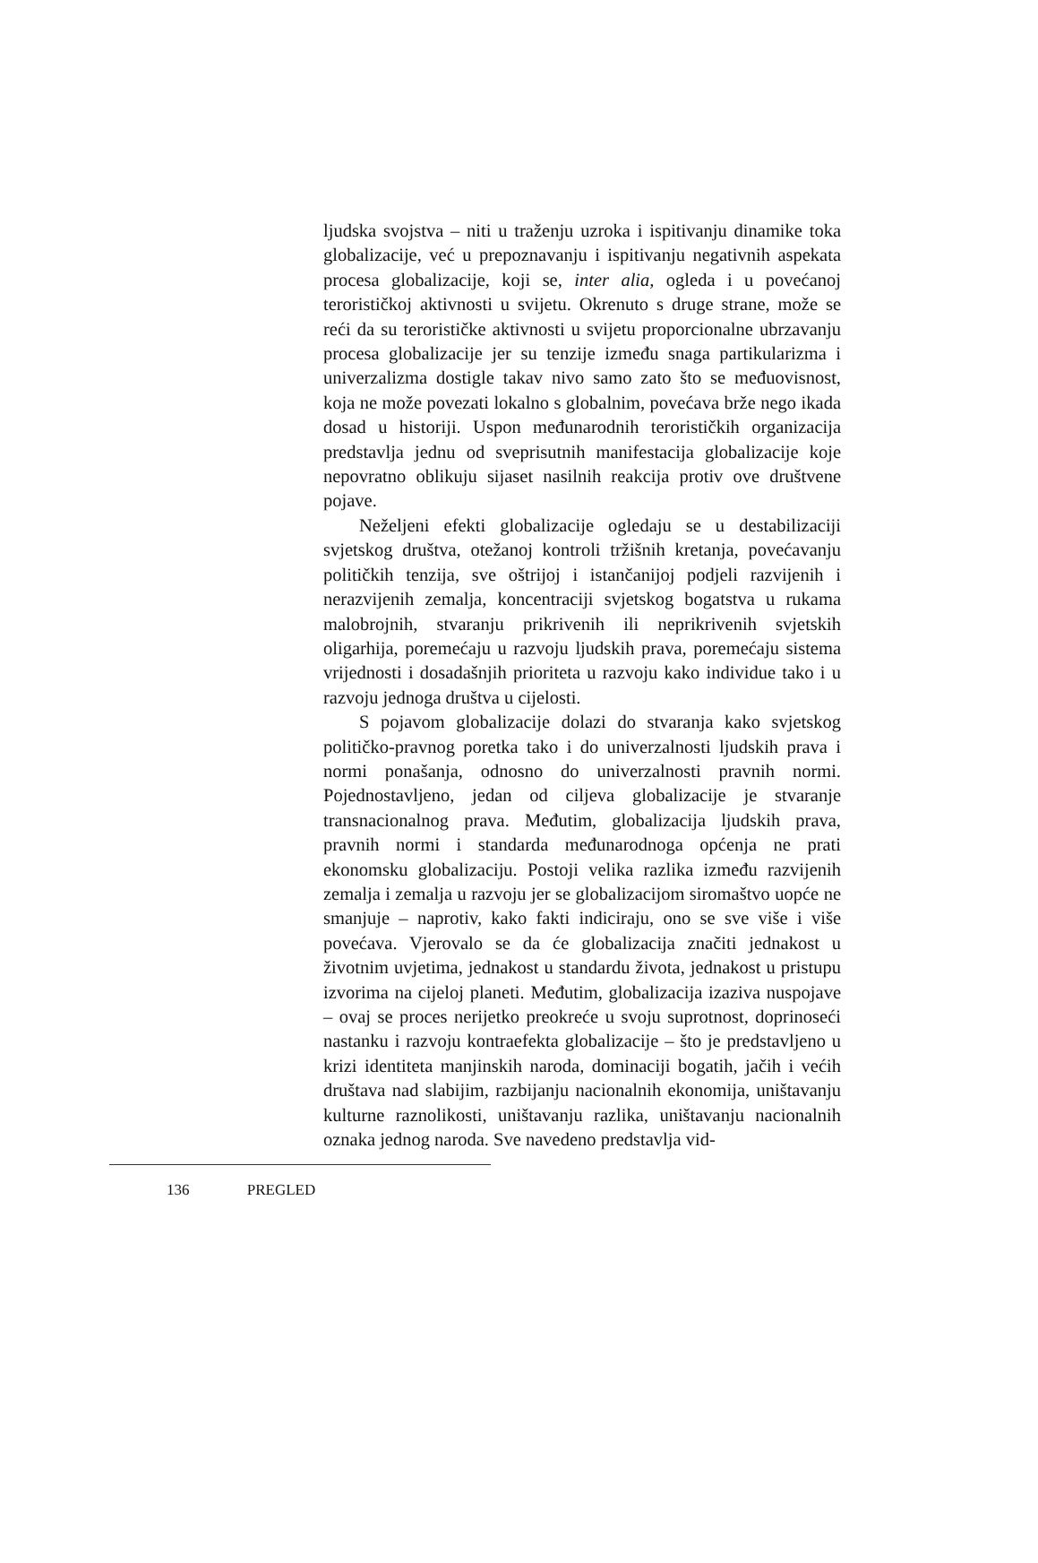ljudska svojstva – niti u traženju uzroka i ispitivanju dinamike toka globalizacije, već u prepoznavanju i ispitivanju negativnih aspekata procesa globalizacije, koji se, inter alia, ogleda i u povećanoj terorističkoj aktivnosti u svijetu. Okrenuto s druge strane, može se reći da su terorističke aktivnosti u svijetu proporcionalne ubrzavanju procesa globalizacije jer su tenzije između snaga partikularizma i univerzalizma dostigle takav nivo samo zato što se međuovisnost, koja ne može povezati lokalno s globalnim, povećava brže nego ikada dosad u historiji. Uspon međunarodnih terorističkih organizacija predstavlja jednu od sveprisutnih manifestacija globalizacije koje nepovratno oblikuju sijaset nasilnih reakcija protiv ove društvene pojave.
Neželjeni efekti globalizacije ogledaju se u destabilizaciji svjetskog društva, otežanoj kontroli tržišnih kretanja, povećavanju političkih tenzija, sve oštrijoj i istančanijoj podjeli razvijenih i nerazvijenih zemalja, koncentraciji svjetskog bogatstva u rukama malobrojnih, stvaranju prikrivenih ili neprikrivenih svjetskih oligarhija, poremećaju u razvoju ljudskih prava, poremećaju sistema vrijednosti i dosadašnjih prioriteta u razvoju kako individue tako i u razvoju jednoga društva u cijelosti.
S pojavom globalizacije dolazi do stvaranja kako svjetskog političko-pravnog poretka tako i do univerzalnosti ljudskih prava i normi ponašanja, odnosno do univerzalnosti pravnih normi. Pojednostavljeno, jedan od ciljeva globalizacije je stvaranje transnacionalnog prava. Međutim, globalizacija ljudskih prava, pravnih normi i standarda međunarodnoga općenja ne prati ekonomsku globalizaciju. Postoji velika razlika između razvijenih zemalja i zemalja u razvoju jer se globalizacijom siromaštvo uopće ne smanjuje – naprotiv, kako fakti indiciraju, ono se sve više i više povećava. Vjerovalo se da će globalizacija značiti jednakost u životnim uvjetima, jednakost u standardu života, jednakost u pristupu izvorima na cijeloj planeti. Međutim, globalizacija izaziva nuspojave – ovaj se proces nerijetko preokreće u svoju suprotnost, doprinoseći nastanku i razvoju kontraefekta globalizacije – što je predstavljeno u krizi identiteta manjinskih naroda, dominaciji bogatih, jačih i većih društava nad slabijim, razbijanju nacionalnih ekonomija, uništavanju kulturne raznolikosti, uništavanju razlika, uništavanju nacionalnih oznaka jednog naroda. Sve navedeno predstavlja vid-
136 PREGLED